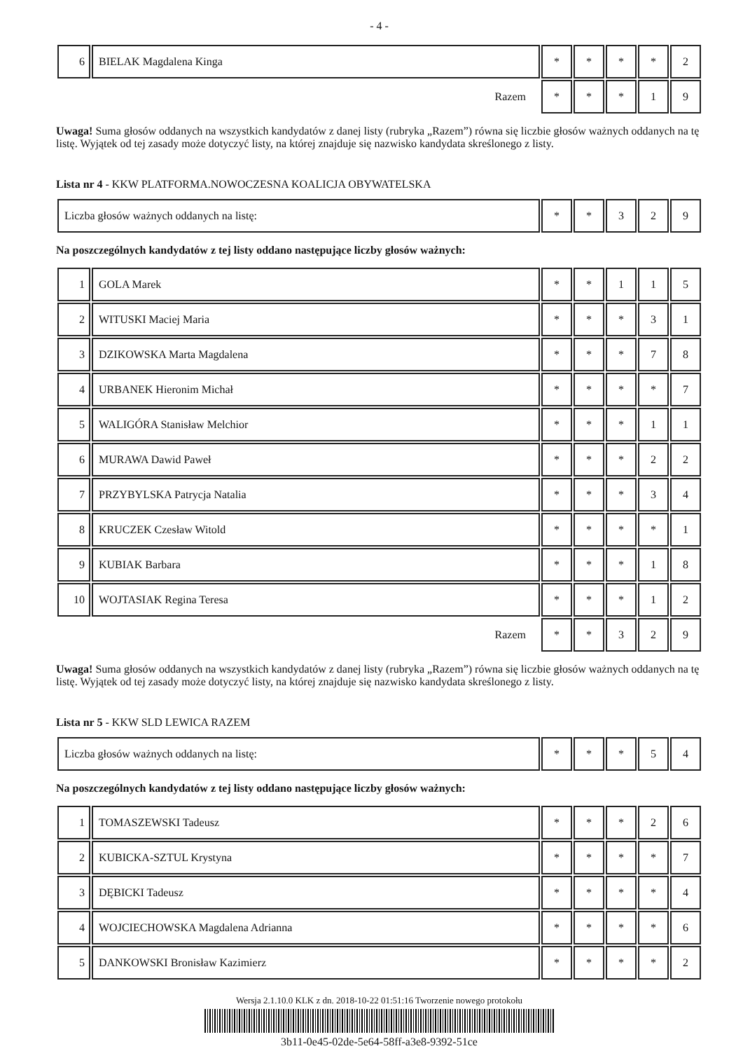- 4 -
| 6 | BIELAK Magdalena Kinga | * | * | * | * | 2 |
| Razem | | * | * | * | 1 | 9 |
Uwaga! Suma głosów oddanych na wszystkich kandydatów z danej listy (rubryka „Razem”) równa się liczbie głosów ważnych oddanych na tę listę. Wyjątek od tej zasady może dotyczyć listy, na której znajduje się nazwisko kandydata skreślonego z listy.
Lista nr 4 - KKW PLATFORMA.NOWOCZESNA KOALICJA OBYWATELSKA
| Liczba głosów ważnych oddanych na listę: | * | * | 3 | 2 | 9 |
Na poszczególnych kandydatów z tej listy oddano następujące liczby głosów ważnych:
| 1 | GOLA Marek | * | * | 1 | 1 | 5 |
| 2 | WITUSKI Maciej Maria | * | * | * | 3 | 1 |
| 3 | DZIKOWSKA Marta Magdalena | * | * | * | 7 | 8 |
| 4 | URBANEK Hieronim Michał | * | * | * | * | 7 |
| 5 | WALIGÓRA Stanisław Melchior | * | * | * | 1 | 1 |
| 6 | MURAWA Dawid Paweł | * | * | * | 2 | 2 |
| 7 | PRZYBYLSKA Patrycja Natalia | * | * | * | 3 | 4 |
| 8 | KRUCZEK Czesław Witold | * | * | * | * | 1 |
| 9 | KUBIAK Barbara | * | * | * | 1 | 8 |
| 10 | WOJTASIAK Regina Teresa | * | * | * | 1 | 2 |
| Razem | | * | * | 3 | 2 | 9 |
Uwaga! Suma głosów oddanych na wszystkich kandydatów z danej listy (rubryka „Razem”) równa się liczbie głosów ważnych oddanych na tę listę. Wyjątek od tej zasady może dotyczyć listy, na której znajduje się nazwisko kandydata skreślonego z listy.
Lista nr 5 - KKW SLD LEWICA RAZEM
| Liczba głosów ważnych oddanych na listę: | * | * | * | 5 | 4 |
Na poszczególnych kandydatów z tej listy oddano następujące liczby głosów ważnych:
| 1 | TOMASZEWSKI Tadeusz | * | * | * | 2 | 6 |
| 2 | KUBICKA-SZTUL Krystyna | * | * | * | * | 7 |
| 3 | DĘBICKI Tadeusz | * | * | * | * | 4 |
| 4 | WOJCIECHOWSKA Magdalena Adrianna | * | * | * | * | 6 |
| 5 | DANKOWSKI Bronisław Kazimierz | * | * | * | * | 2 |
Wersja 2.1.10.0 KLK z dn. 2018-10-22 01:51:16 Tworzenie nowego protokołu
3b11-0e45-02de-5e64-58ff-a3e8-9392-51ce